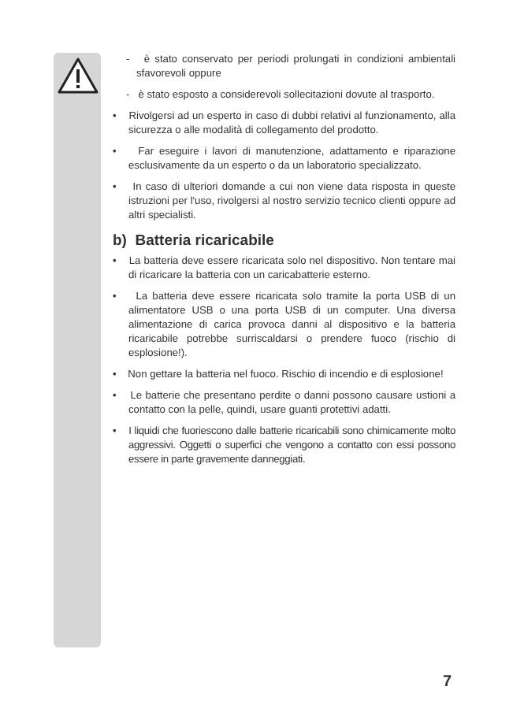- è stato conservato per periodi prolungati in condizioni ambientali sfavorevoli oppure
- è stato esposto a considerevoli sollecitazioni dovute al trasporto.
• Rivolgersi ad un esperto in caso di dubbi relativi al funzionamento, alla sicurezza o alle modalità di collegamento del prodotto.
• Far eseguire i lavori di manutenzione, adattamento e riparazione esclusivamente da un esperto o da un laboratorio specializzato.
• In caso di ulteriori domande a cui non viene data risposta in queste istruzioni per l'uso, rivolgersi al nostro servizio tecnico clienti oppure ad altri specialisti.
b) Batteria ricaricabile
• La batteria deve essere ricaricata solo nel dispositivo. Non tentare mai di ricaricare la batteria con un caricabatterie esterno.
• La batteria deve essere ricaricata solo tramite la porta USB di un alimentatore USB o una porta USB di un computer. Una diversa alimentazione di carica provoca danni al dispositivo e la batteria ricaricabile potrebbe surriscaldarsi o prendere fuoco (rischio di esplosione!).
• Non gettare la batteria nel fuoco. Rischio di incendio e di esplosione!
• Le batterie che presentano perdite o danni possono causare ustioni a contatto con la pelle, quindi, usare guanti protettivi adatti.
• I liquidi che fuoriescono dalle batterie ricaricabili sono chimicamente molto aggressivi. Oggetti o superfici che vengono a contatto con essi possono essere in parte gravemente danneggiati.
7